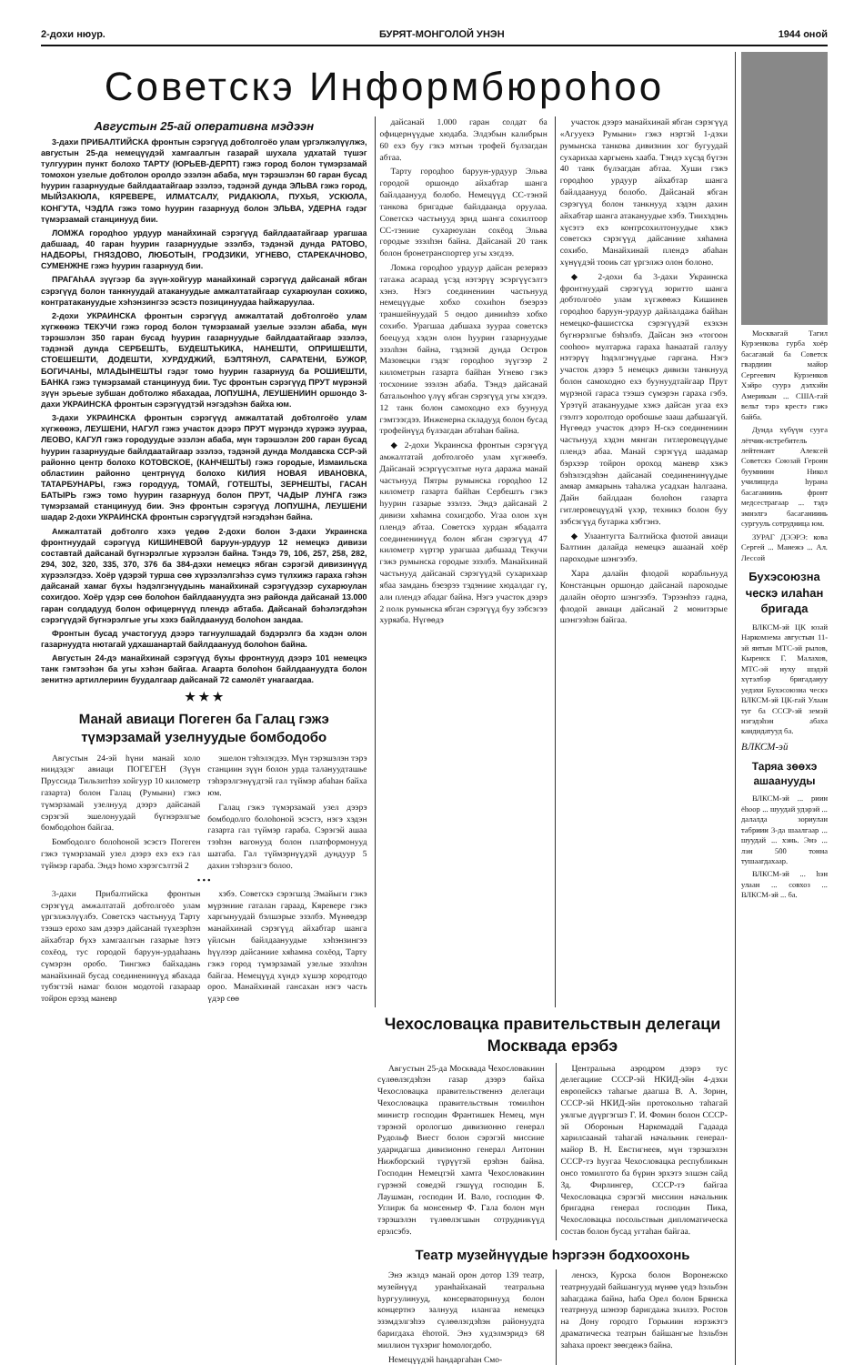2-дохи нюур. БУРЯТ-МОНГОЛОЙ УНЭН 1944 оной
Советскэ Информбюроһоо
Августын 25-ай оперативна мэдээн
3-дахи ПРИБАЛТИЙСКА фронтын сэрэгүүд добтолгоёо улам үргэлжэлүүлжэ, августын 25-да немецүүдэй хамгаалгын газарай шухала удхатай түшэг тулгуурин пункт болохо ТАРТУ (ЮРЬЕВ-ДЕРПТ) гэжэ город болон түмэрзамай томохон узелые добтолон оролдо эзэлэн абаба, мүн тэрэшэлэн 60 гаран бусад һуурин газарнуудые байлдаатайгаар эзэлээ, тэдэнэй дунда ЭЛЬВА гэжэ город, МЫЙЗАКЮЛА, КЯРЕВЕРЕ, ИЛМАТСАЛУ, РИДАКЮЛА, ПУХЬЯ, УСКЮЛА, КОНГУТА, ЧЭДЛА гэжэ томо һуурин газарнууд болон ЭЛЬВА, УДЕРНА гэдэг түмэрзамай станцинууд бии.
ЛОМЖА городһоо урдуур манайхинай сэрэгүүд байлдаатайгаар урагшаа дабшаад, 40 гаран һуурин газарнуудые эзэлбэ, тэдэнэй дунда РАТОВО, НАДБОРЫ, ГНЯЗДОВО, ЛЮБОТЫН, ГРОДЗИКИ, УГНЕВО, СТАРЕКАЧНОВО, СУМЕНЖНЕ гэжэ һуурин газарнууд бии.
ПРАГАһАА зүүгээр ба зүүн-хойгуур манайхинай сэрэгүүд дайсанай ябган сэрэгүүд болон танкнуудай атакануудые амжалтатайгаар сухарюулан сохижо, контратакануудые хэһэнзингээ эсэстэ позицинуудаа һайжаруулаа.
2-дохи УКРАИНСКА фронтын сэрэгүүд амжалтатай добтолгоёо улам хүгжөөжэ ТЕКУЧИ гэжэ город болон түмэрзамай узелые эзэлэн абаба, мүн тэрэшэлэн 350 гаран бусад һуурин газарнуудые байлдаатайгаар эзэлээ, тэдэнэй дунда СЕРБЕШТЬ, БУДЕШТЬКИКА, НАНЕШТИ, ОПРИШЕШТИ, СТОЕШЕШТИ, ДОДЕШТИ, ХУРДУДЖИЙ, БЭЛТЯНУЛ, САРАТЕНИ, БУЖОР, БОГИЧАНЫ, МЛАДЫНЕШТЫ гэдэг томо һуурин газарнууд ба РОШИЕШТИ, БАНКА гэжэ түмэрзамай станцинууд бии. Тус фронтын сэрэгүүд ПРУТ мүрэнэй зүүн эрьеые зубшан добтолжо ябахадаа, ЛОПУШНА, ЛЕУШЕНИИН оршондо 3-дахи УКРАИНСКА фронтын сэрэгүүдтэй нэгэдэһэн байха юм.
3-дахи УКРАИНСКА фронтын сэрэгүүд амжалтатай добтолгоёо улам хүгжөөжэ, ЛЕУШЕНИ, НАГУЛ гэжэ участок дээрэ ПРУТ мүрэндэ хүрэжэ зуураа, ЛЕОВО, КАГУЛ гэжэ городуудые эзэлэн абаба, мүн тэрэшэлэн 200 гаран бусад һуурин газарнуудые байлдаатайгаар эзэлээ, тэдэнэй дунда Молдавска ССР-эй районно центр болохо КОТОВСКОЕ, (КАНЧЕШТЫ) гэжэ городые, Измаильска областиин районно центрнүүд болохо КИЛИЯ НОВАЯ ИВАНОВКА, ТАТАРБУНАРЫ, гэжэ городууд, ТОМАЙ, ГОТЕШТЫ, ЗЕРНЕШТЫ, ГАСАН БАТЫРЬ гэжэ томо һуурин газарнууд болон ПРУТ, ЧАДЫР ЛУНГА гэжэ түмэрзамай станцинууд бии. Энэ фронтын сэрэгүүд ЛОПУШНА, ЛЕУШЕНИ шадар 2-дохи УКРАИНСКА фронтын сэрэгүүдтэй нэгэдэһэн байна.
Амжалтатай добтолго хэхэ үедөө 2-дохи болон 3-дахи Украинска фронтнуудай сэрэгүүд КИШИНЕВОЙ баруун-урдуур 12 немецкэ дивизи составтай дайсанай бүгнэрэлгые хүрээлэн байна. Тэндэ 79, 106, 257, 258, 282, 294, 302, 320, 335, 370, 376 ба 384-дэхи немецкэ ябган сэрэгэй дивизинүүд хүрээлэгдээ. Хоёр үдэрэй турша сөө хүрээлэлгэһээ сүмэ түлхижэ гараха гэһэн дайсанай хамаг бүхы һэдэлгэнүүдынь манайхинай сэрэгүүдээр сухарюулан сохигдоо. Хоёр үдэр сөө болоһон байлдаануудта энэ районда дайсанай 13.000 гаран солдадууд болон офицернүүд плендэ абтаба. Дайсанай бэһэлэгдэһэн сэрэгүүдэй бүгнэрэлгые угы хэхэ байлдаанууд болоһон зандаа.
Фронтын бусад участогууд дээрэ тагнуулшадай бэдэрэлгэ ба хэдэн олон газарнуудта нютагай удхашанартай байлдаанууд болоһон байна.
Августын 24-дэ манайхинай сэрэгүүд бүхы фронтнууд дээрэ 101 немецкэ танк гэмтээһэн ба угы хэһэн байгаа. Агаарта болоһон байлдаануудта болон зенитнэ артиллериин буудалгаар дайсанай 72 самолёт унагаагдаа.
★ ★ ★
Манай авиаци Погеген ба Галац гэжэ түмэрзамай узелнуудые бомбодобо
Августын 24-эй һүни манай холо ниидэдэг авиаци ПОГЕГЕН (Зүүн Пруссида Тильзитһээ хойгуур 10 километр газарта) болон Галац (Румыни) гэжэ түмэрзамай узелнууд дээрэ дайсанай сэрэгэй эшелонуудай бүгнэрэлгые бомбодоһон байгаа.
Бомбодолго болоһоной эсэстэ Погеген гэжэ түмэрзамай узел дээрэ ехэ ехэ гал түймэр гараба. Эндэ һомо хэрэгсэлтэй 2
эшелон тэһэлэгдээ. Мүн тэрэшэлэн тэрэ станциин зүүн болон урда талануудташье тэһэрэлгэнүүдтэй гал түймэр абаһан байха юм.
Галац гэжэ түмэрзамай узел дээрэ бомбодолго болоһоной эсэстэ, нэгэ хэдэн газарта гал түймэр гараба. Сэрэгэй ашаа тээһэн вагонууд болон платформонууд шатаба. Гал түймэрнүүдэй дундуур 5 дахин тэһэрэлгэ болоо.
• • •
3-дахи Прибалтийска фронтын сэрэгүүд амжалтатай добтолгоёо улам үргэлжэлүүлбэ. Советскэ частьнууд Тарту тээшэ ерохо зам дээрэ дайсанай түхеэрһэн айхабтар бүхэ хамгаалгын газарые һэтэ сохёод, тус городой баруун-урдаһаань сүмэрэн оробо. Тингэжэ байхадань манайхинай бусад соединенинүүд ябахада тубэгтэй намаг болон модотой газараар тойрон ерээд маневр
хэбэ. Советскэ сэрэгшэд Эмайыги гэжэ мүрэниие гаталан гараад, Кяревере гэжэ харгынуудай бэлшэрые эзэлбэ. Мүнөөдэр манайхинай сэрэгүүд айхабтар шанга үйлсын байлдаануудые хэһэнзингээ һүүлээр дайсаниие хяһамна сохёод, Тарту гэжэ город түмэрзамай узелые эзэлһэн байгаа. Немецүүд хүндэ хүшэр хородтодо ороо. Манайхинай гансахан нэгэ часть үдэр сөө
дайсанай 1.000 гаран солдат ба офицернүүдые хюдаба. Элдэбын калибрын 60 ехэ буу гэхэ мэтын трофей бүлэагдан абтаа.
Тарту городһоо баруун-урдуур Эльва городой оршондо айхабтар шанга байлдаанууд болобо. Немецүүд СС-тэнэй танкова бригадые байлдаанда оруулаа. Советскэ частьнууд эрид шанга сохилтоор СС-тэнииe сухарюулан сохёод Эльва городые эзэлһэн байна. Дайсанай 20 танк болон бронетранспортер угы хэгдээ.
Ломжа городһоо урдуур дайсан резервээ татажа асараад үсэд нэтэрүү эсэргүүсэлтэ хэнэ. Нэгэ соединениин частьнууд немецүүдые хобхо сохиһон бэеэрээ траншейнуудай 5 ондоо динииһээ хобхо сохибо. Урагшаа дабшаха зуураа советскэ боецууд хэдэн олон һуурин газарнуудые эзэлһэн байна, тэдэнэй дунда Остров Мазовецки гэдэг городһоо зүүгээр 2 километрын газарта байһан Угнево гэжэ тосхониие эзэлэн абаба. Тэндэ дайсанай батальонһоо үлүү ябган сэрэгүүд угы хэгдээ. 12 танк болон самоходно ехэ буунууд гэмтээгдээ. Инженерна складууд болон бусад трофейнүүд бүлэагдан абтаһан байна.
◆ 2-дохи Украинска фронтын сэрэгүүд амжалтатай добтолгоёо улам хүгжөөбэ. Дайсанай эсэргүүсэлтые нуга даража манай частьнууд Пятры румынска городһоо 12 километр газарта байһан Сербештъ гэжэ һуурин газарые эзэлээ. Эндэ дайсанай 2 дивизи хяһамна сохигдобо. Угаа олон хүн плендэ абтаа. Советскэ хурдан ябадалта соединенинүүд болон ябган сэрэгүүд 47 километр хүртэр урагшаа дабшаад Текучи гэжэ румынска городые эзэлбэ. Манайхинай частьнууд дайсанай сэрэгүүдэй сухарихаар ябаа замдань бэеэрээ тэдэниие хюдалдаг гү, али плендэ абадаг байна. Нэгэ участок дээрэ 2 полк румынска ябган сэрэгүүд буу зэбсэгээ хуряаба. Нүгөөдэ
участок дээрэ манайхинай ябган сэрэгүүд «Агууехэ Румыни» гэжэ нэртэй 1-дэхи румынска танкова дивизиин хог бугуудай сухарихаа харгыень хааба. Тэндэ хүсэд бүтэн 40 танк бүлэагдан абтаа. Хуши гэжэ городһоо урдуур айхабтар шанга байлдаанууд болобо. Дайсанай ябган сэрэгүүд болон танкнууд хэдэн дахин айхабтар шанга атакануудые хэбэ. Тиихэдэнь хүсэтэ ехэ контрсохилтонуудые хэжэ советскэ сэрэгүүд дайсаниие хяһамна сохибо. Манайхинай плендэ абаһан хүнүүдэй тооиь сат үргэлжэ олон болоно.
◆ 2-дохи ба 3-дахи Украинска фронтнуудай сэрэгүүд зоритто шанга добтолгоёо улам хүгжөөжэ Кишинев городһоо баруун-урдуур дайлалдажа байһан немецко-фашистска сэрэгүүдэй ехэхэн бүгнэрэлгые бэһэлбэ. Дайсан энэ «тогоон сооһоо» мултаржа гараха һанаатай галзуу нэтэрүү һэдэлгэнүүдые гаргана. Нэгэ участок дээрэ 5 немецкэ дивизи танкнууд болон самоходно ехэ буунуудтайгаар Прут мүрэной гараса тээшэ сүмэрэн гараха гэбэ. Үрэтүй атакануудые хэжэ дайсан угаа ехэ гээлтэ хоролтодо оробошье зааш дабшаагүй. Нүгөөдэ участок дээрэ Н-скэ соединениин частьнууд хэдэн мянган гитлеровецүүдые плендэ абаа. Манай сэрэгүүд шадамар бэрхээр тойрон ороход маневр хэжэ бэһэлэгдэһэн дайсанай соединенинүүдые амяар амяарынь таһалжа усадхан һалгаана. Дайн байлдаан болоһон газарта гитлеровецүүдэй үхэр, техникэ болон буу зэбсэгүүд бутаржа хэбтэнэ.
◆ Улаантугта Балтийска флотой авиаци Балтиин далайда немецкэ ашаанай хоёр пароходые шэнгээбэ.
Хара далайн флодой корабльнууд Констанцын оршондо дайсанай пароходые далайн оёорто шэнгээбэ. Тэрээнһээ гадна, флодой авиаци дайсанай 2 монитэрые шэнгээһэн байгаа.
Чехословацка правительствын делегаци Москвада ерэбэ
Августын 25-да Москвада Чехословакиин сүлөөлэгдэһэн газар дээрэ байха Чехословацка правительственнэ делегаци Чехословацка правительствын томилһон министр господин Франтишек Немец, мүн тэрэнэй орологшо дивизионно генерал Рудольф Виест болон сэрэгэй миссиие ударидагша дивизионно генерал Антонин Нижборский түрүүтэй ерэһэн байна. Господин Немецтэй хамта Чехословакиин гүрэнэй соведэй гэшүүд господин Б. Лаушман, господин И. Вало, господин Ф. Углирж ба монсеньер Ф. Гала болон мүн тэрэшэлэн түлөөлэгшын сотрудникүүд ерэлсэбэ.
Центральна аэродром дээрэ тус делегациие СССР-эй НКИД-эйн 4-дэхи европейскэ таһагые даагша В. А. Зорин, СССР-эй НКИД-эйн протокольно таһагай уялгые дүүргэгшэ Г. И. Фомин болон СССР-эй Оборонын Наркомадай Гадаада харилсаанай таһагай начальник генерал-майор В. Н. Евстигнеев, мүн тэрэшэлэн СССР-тэ һуугаа Чехословацка республикын онсо томилгото ба бүрин эрхэтэ элшэн сайд Зд. Фирлингер, СССР-тэ байгаа Чехословацка сэрэгэй миссиин начальник бригадна генерал господин Пика, Чехословацка посольствын дипломатическа состав болон бусад угтаһан байгаа.
Театр музейнүүдые һэргээн бодхоохонь
Энэ жэлдэ манай орон дотор 139 театр, музейнүүд уранһайханай театральна һургуулинууд, консерваторинууд болон концертнэ залнууд илангаа немецкэ эзэмдэлгэһээ сүлөөлэгдэһэн районуудта баригдаха ёһотой. Энэ хүдэлмэридэ 68 миллион түхэриг һомологдобо.
Немецүүдэй һандаргаһан Смо-
ленскэ, Курска болон Воронежско театрнуудай байшангууд мүнөө үедэ һэльбэн заһагдажа байна, һаба Орел болон Брянска театрнууд шэнээр баригдажа эхилээ. Ростов на Дону городто Горькиин нэрэжэтэ драматическа театрын байшангые һэльбэн заһаха проект зөөгдөжэ байна.
Москвагай Тагил Курзенкова гурба хоёр басаганай ба Советск гвардиин майор Сергеевич Курзенков Хэйро суурэ дэлхэйн Америкын ... США-гай вельт тэрэ крестэ гэжэ байба.
Дунда хүбүүн сууга лётчик-истребитель лейтенант Алексей Советскэ Союзай Героин буумниин Никол училищеда һурана басаганиинь фронт медсестрагаар ... тэдэ эмнэлгэ басаганиинь сургууль сотрудница юм.
ЗУРАГ ДЭЭРЭ: кова Сергей ... Манежэ ... Ал. Лессой
Бухэсоюзна ческэ илаһан бригада
ВЛКСМ-эй ЦК юзай Наркомзема августын 11-эй янтын МТС-эй рылов, Кыренск Г. Малахов, МТС-эй нуху шэдэй хүтэлбэр бригадануу уедэхи Бухэсоюзна ческэ ВЛКСМ-эй ЦК-гай Улаан туг ба СССР-эй земэй нэгэдэһэн абаха кандидатууд ба.
ВЛКСМ-эй
Таряа зөөхэ ашаанууды
ВЛКСМ-эй ... риин ёһоор ... шуудай удэрэй ... далалда зориулан табриин 3-да шаалгаар ... шуудай ... хэнь. Энэ ... лэн 500 тонна тушаагдахаар.
ВЛКСМ-эй ... һэн улаан ... совхоз ... ВЛКСМ-эй ... ба.